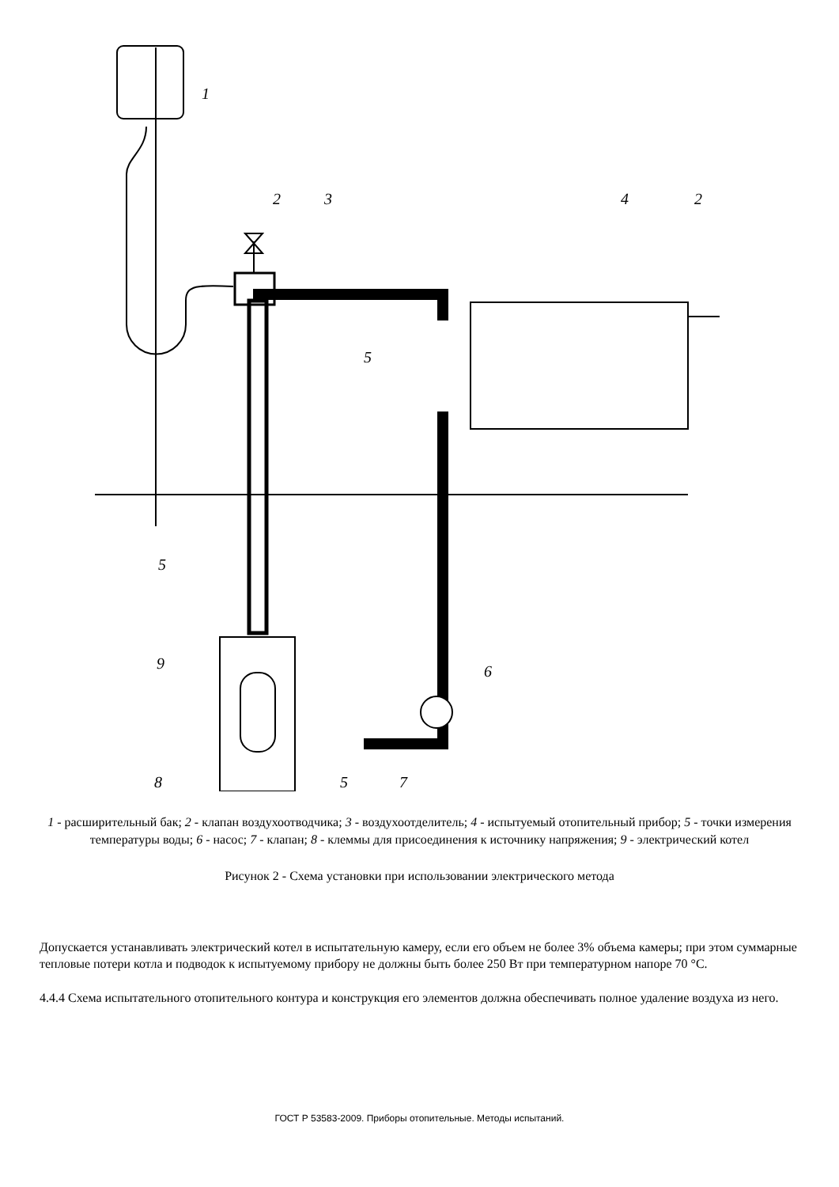1
2
3
4
2
5
5
9
6
8
5
7
1 - расширительный бак; 2 - клапан воздухоотводчика; 3 - воздухоотделитель; 4 - испытуемый отопительный прибор; 5 - точки измерения температуры воды; 6 - насос; 7 - клапан; 8 - клеммы для присоединения к источнику напряжения; 9 - электрический котел
Рисунок 2 - Схема установки при использовании электрического метода
Допускается устанавливать электрический котел в испытательную камеру, если его объем не более 3% объема камеры; при этом суммарные тепловые потери котла и подводок к испытуемому прибору не должны быть более 250 Вт при температурном напоре 70 °С.
4.4.4 Схема испытательного отопительного контура и конструкция его элементов должна обеспечивать полное удаление воздуха из него.
ГОСТ Р 53583-2009. Приборы отопительные. Методы испытаний.